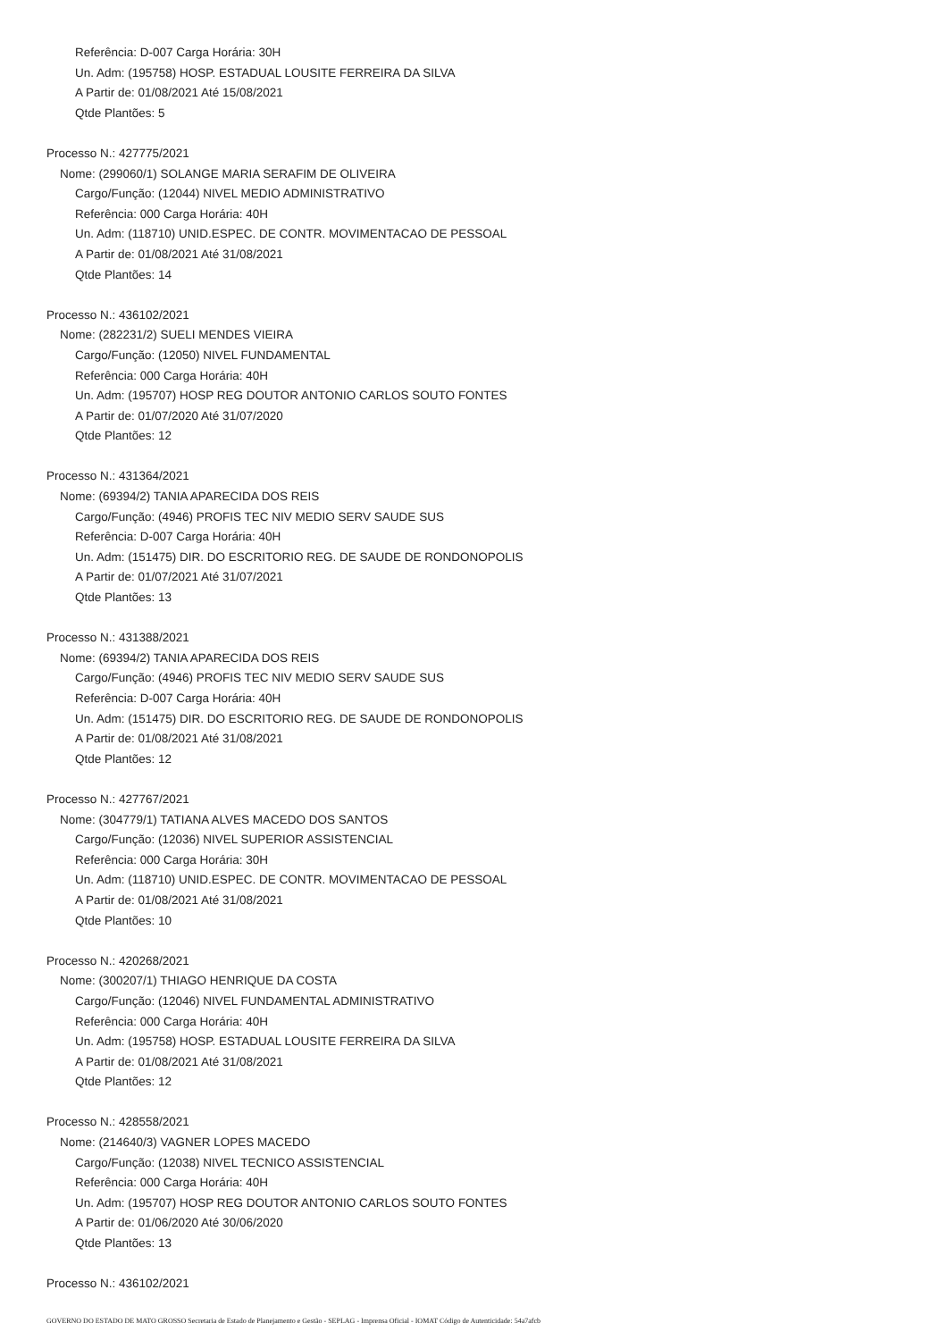Referência: D-007 Carga Horária: 30H
Un. Adm: (195758) HOSP. ESTADUAL LOUSITE FERREIRA DA SILVA
A Partir de: 01/08/2021 Até 15/08/2021
Qtde Plantões: 5
Processo N.: 427775/2021
Nome: (299060/1) SOLANGE MARIA SERAFIM DE OLIVEIRA
Cargo/Função: (12044) NIVEL MEDIO ADMINISTRATIVO
Referência: 000 Carga Horária: 40H
Un. Adm: (118710) UNID.ESPEC. DE CONTR. MOVIMENTACAO DE PESSOAL
A Partir de: 01/08/2021 Até 31/08/2021
Qtde Plantões: 14
Processo N.: 436102/2021
Nome: (282231/2) SUELI MENDES VIEIRA
Cargo/Função: (12050) NIVEL FUNDAMENTAL
Referência: 000 Carga Horária: 40H
Un. Adm: (195707) HOSP REG DOUTOR ANTONIO CARLOS SOUTO FONTES
A Partir de: 01/07/2020 Até 31/07/2020
Qtde Plantões: 12
Processo N.: 431364/2021
Nome: (69394/2) TANIA APARECIDA DOS REIS
Cargo/Função: (4946) PROFIS TEC NIV MEDIO SERV SAUDE SUS
Referência: D-007 Carga Horária: 40H
Un. Adm: (151475) DIR. DO ESCRITORIO REG. DE SAUDE DE RONDONOPOLIS
A Partir de: 01/07/2021 Até 31/07/2021
Qtde Plantões: 13
Processo N.: 431388/2021
Nome: (69394/2) TANIA APARECIDA DOS REIS
Cargo/Função: (4946) PROFIS TEC NIV MEDIO SERV SAUDE SUS
Referência: D-007 Carga Horária: 40H
Un. Adm: (151475) DIR. DO ESCRITORIO REG. DE SAUDE DE RONDONOPOLIS
A Partir de: 01/08/2021 Até 31/08/2021
Qtde Plantões: 12
Processo N.: 427767/2021
Nome: (304779/1) TATIANA ALVES MACEDO DOS SANTOS
Cargo/Função: (12036) NIVEL SUPERIOR ASSISTENCIAL
Referência: 000 Carga Horária: 30H
Un. Adm: (118710) UNID.ESPEC. DE CONTR. MOVIMENTACAO DE PESSOAL
A Partir de: 01/08/2021 Até 31/08/2021
Qtde Plantões: 10
Processo N.: 420268/2021
Nome: (300207/1) THIAGO HENRIQUE DA COSTA
Cargo/Função: (12046) NIVEL FUNDAMENTAL ADMINISTRATIVO
Referência: 000 Carga Horária: 40H
Un. Adm: (195758) HOSP. ESTADUAL LOUSITE FERREIRA DA SILVA
A Partir de: 01/08/2021 Até 31/08/2021
Qtde Plantões: 12
Processo N.: 428558/2021
Nome: (214640/3) VAGNER LOPES MACEDO
Cargo/Função: (12038) NIVEL TECNICO ASSISTENCIAL
Referência: 000 Carga Horária: 40H
Un. Adm: (195707) HOSP REG DOUTOR ANTONIO CARLOS SOUTO FONTES
A Partir de: 01/06/2020 Até 30/06/2020
Qtde Plantões: 13
Processo N.: 436102/2021
GOVERNO DO ESTADO DE MATO GROSSO Secretaria de Estado de Planejamento e Gestão - SEPLAG - Imprensa Oficial - IOMAT Código de Autenticidade: 54a7afcb